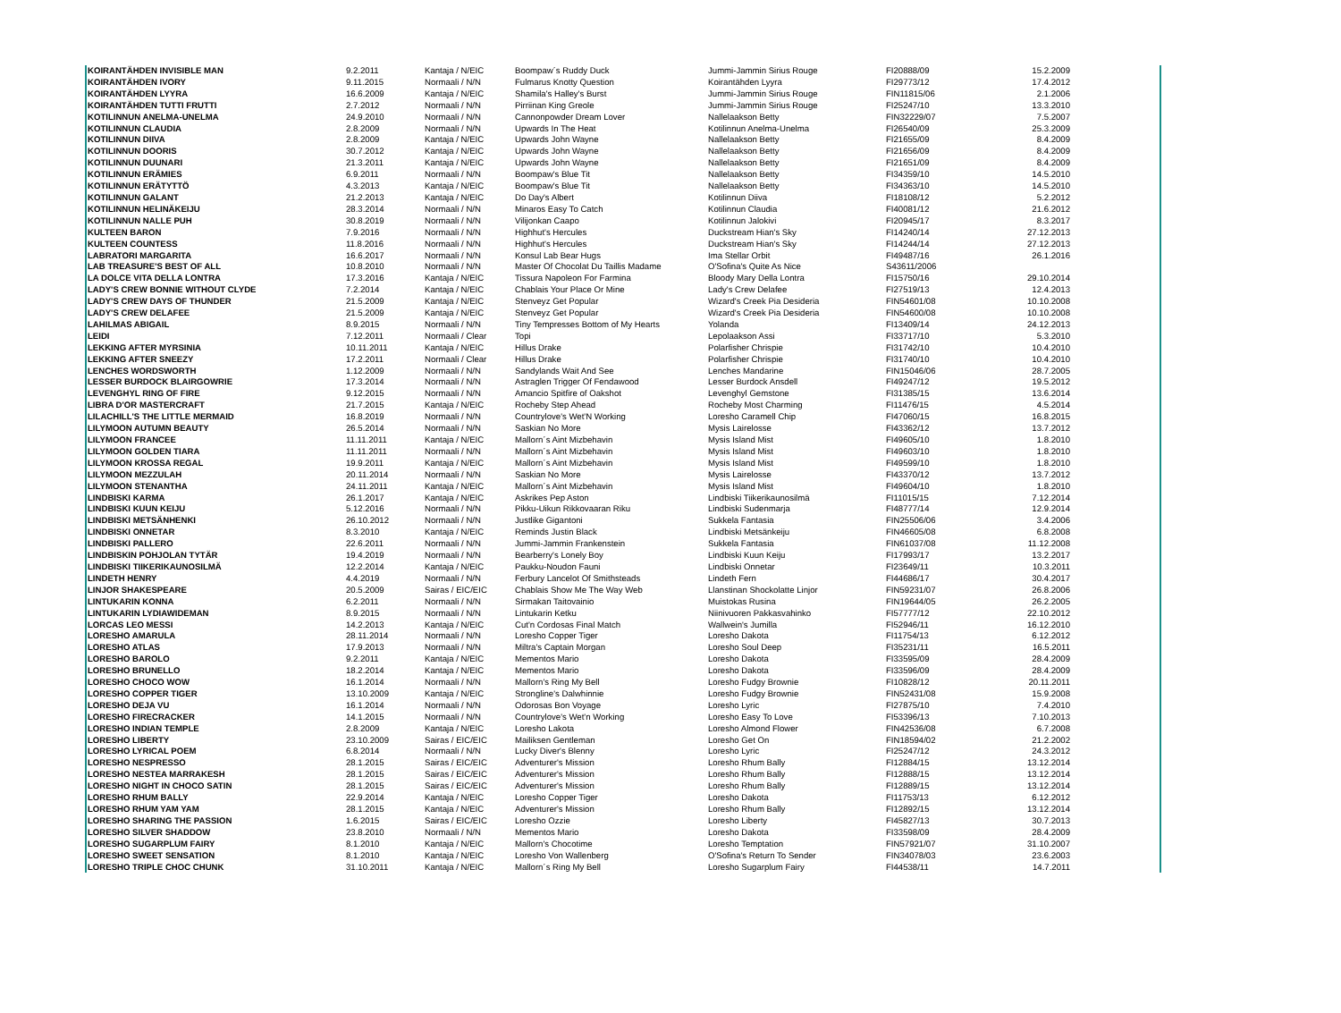| KOIRANTÄHDEN INVISIBLE MAN | 9.2.2011 | Kantaja / N/EIC | Boompaw´s Ruddy Duck | Jummi-Jammin Sirius Rouge | FI20888/09 | 15.2.2009 |
| KOIRANTÄHDEN IVORY | 9.11.2015 | Normaali / N/N | Fulmarus Knotty Question | Koirantähden Lyyra | FI29773/12 | 17.4.2012 |
| KOIRANTÄHDEN LYYRA | 16.6.2009 | Kantaja / N/EIC | Shamila's Halley's Burst | Jummi-Jammin Sirius Rouge | FIN11815/06 | 2.1.2006 |
| KOIRANTÄHDEN TUTTI FRUTTI | 2.7.2012 | Normaali / N/N | Pirriinan King Greole | Jummi-Jammin Sirius Rouge | FI25247/10 | 13.3.2010 |
| KOTILINNUN ANELMA-UNELMA | 24.9.2010 | Normaali / N/N | Cannonpowder Dream Lover | Nallelaakson Betty | FIN32229/07 | 7.5.2007 |
| KOTILINNUN CLAUDIA | 2.8.2009 | Normaali / N/N | Upwards In The Heat | Kotilinnun Anelma-Unelma | FI26540/09 | 25.3.2009 |
| KOTILINNUN DIIVA | 2.8.2009 | Kantaja / N/EIC | Upwards John Wayne | Nallelaakson Betty | FI21655/09 | 8.4.2009 |
| KOTILINNUN DOORIS | 30.7.2012 | Kantaja / N/EIC | Upwards John Wayne | Nallelaakson Betty | FI21656/09 | 8.4.2009 |
| KOTILINNUN DUUNARI | 21.3.2011 | Kantaja / N/EIC | Upwards John Wayne | Nallelaakson Betty | FI21651/09 | 8.4.2009 |
| KOTILINNUN ERÄMIES | 6.9.2011 | Normaali / N/N | Boompaw's Blue Tit | Nallelaakson Betty | FI34359/10 | 14.5.2010 |
| KOTILINNUN ERÄTYTTÖ | 4.3.2013 | Kantaja / N/EIC | Boompaw's Blue Tit | Nallelaakson Betty | FI34363/10 | 14.5.2010 |
| KOTILINNUN GALANT | 21.2.2013 | Kantaja / N/EIC | Do Day's Albert | Kotilinnun Diiva | FI18108/12 | 5.2.2012 |
| KOTILINNUN HELINÄKEIJU | 28.3.2014 | Normaali / N/N | Minaros Easy To Catch | Kotilinnun Claudia | FI40081/12 | 21.6.2012 |
| KOTILINNUN NALLE PUH | 30.8.2019 | Normaali / N/N | Vilijonkan Caapo | Kotilinnun Jalokivi | FI20945/17 | 8.3.2017 |
| KULTEEN BARON | 7.9.2016 | Normaali / N/N | Highhut's Hercules | Duckstream Hian's Sky | FI14240/14 | 27.12.2013 |
| KULTEEN COUNTESS | 11.8.2016 | Normaali / N/N | Highhut's Hercules | Duckstream Hian's Sky | FI14244/14 | 27.12.2013 |
| LABRATORI MARGARITA | 16.6.2017 | Normaali / N/N | Konsul Lab Bear Hugs | Ima Stellar Orbit | FI49487/16 | 26.1.2016 |
| LAB TREASURE'S BEST OF ALL | 10.8.2010 | Normaali / N/N | Master Of Chocolat Du Taillis Madame | O'Sofina's Quite As Nice | S43611/2006 | |
| LA DOLCE VITA DELLA LONTRA | 17.3.2016 | Kantaja / N/EIC | Tissura Napoleon For Farmina | Bloody Mary Della Lontra | FI15750/16 | 29.10.2014 |
| LADY'S CREW BONNIE WITHOUT CLYDE | 7.2.2014 | Kantaja / N/EIC | Chablais Your Place Or Mine | Lady's Crew Delafee | FI27519/13 | 12.4.2013 |
| LADY'S CREW DAYS OF THUNDER | 21.5.2009 | Kantaja / N/EIC | Stenveyz Get Popular | Wizard's Creek Pia Desideria | FIN54601/08 | 10.10.2008 |
| LADY'S CREW DELAFEE | 21.5.2009 | Kantaja / N/EIC | Stenveyz Get Popular | Wizard's Creek Pia Desideria | FIN54600/08 | 10.10.2008 |
| LAHILMAS ABIGAIL | 8.9.2015 | Normaali / N/N | Tiny Tempresses Bottom of My Hearts | Yolanda | FI13409/14 | 24.12.2013 |
| LEIDI | 7.12.2011 | Normaali / Clear | Topi | Lepolaakson Assi | FI33717/10 | 5.3.2010 |
| LEKKING AFTER MYRSINIA | 10.11.2011 | Kantaja / N/EIC | Hillus Drake | Polarfisher Chrispie | FI31742/10 | 10.4.2010 |
| LEKKING AFTER SNEEZY | 17.2.2011 | Normaali / Clear | Hillus Drake | Polarfisher Chrispie | FI31740/10 | 10.4.2010 |
| LENCHES WORDSWORTH | 1.12.2009 | Normaali / N/N | Sandylands Wait And See | Lenches Mandarine | FIN15046/06 | 28.7.2005 |
| LESSER BURDOCK BLAIRGOWRIE | 17.3.2014 | Normaali / N/N | Astraglen Trigger Of Fendawood | Lesser Burdock Ansdell | FI49247/12 | 19.5.2012 |
| LEVENGHYL RING OF FIRE | 9.12.2015 | Normaali / N/N | Amancio Spitfire of Oakshot | Levenghyl Gemstone | FI31385/15 | 13.6.2014 |
| LIBRA D'OR MASTERCRAFT | 21.7.2015 | Kantaja / N/EIC | Rocheby Step Ahead | Rocheby Most Charming | FI11476/15 | 4.5.2014 |
| LILACHILL'S THE LITTLE MERMAID | 16.8.2019 | Normaali / N/N | Countrylove's Wet'N Working | Loresho Caramell Chip | FI47060/15 | 16.8.2015 |
| LILYMOON AUTUMN BEAUTY | 26.5.2014 | Normaali / N/N | Saskian No More | Mysis Lairelosse | FI43362/12 | 13.7.2012 |
| LILYMOON FRANCEE | 11.11.2011 | Kantaja / N/EIC | Mallorn´s Aint Mizbehavin | Mysis Island Mist | FI49605/10 | 1.8.2010 |
| LILYMOON GOLDEN TIARA | 11.11.2011 | Normaali / N/N | Mallorn´s Aint Mizbehavin | Mysis Island Mist | FI49603/10 | 1.8.2010 |
| LILYMOON KROSSA REGAL | 19.9.2011 | Kantaja / N/EIC | Mallorn´s Aint Mizbehavin | Mysis Island Mist | FI49599/10 | 1.8.2010 |
| LILYMOON MEZZULAH | 20.11.2014 | Normaali / N/N | Saskian No More | Mysis Lairelosse | FI43370/12 | 13.7.2012 |
| LILYMOON STENANTHA | 24.11.2011 | Kantaja / N/EIC | Mallorn´s Aint Mizbehavin | Mysis Island Mist | FI49604/10 | 1.8.2010 |
| LINDBISKI KARMA | 26.1.2017 | Kantaja / N/EIC | Askrikes Pep Aston | Lindbiski Tiikerikaunosilmä | FI11015/15 | 7.12.2014 |
| LINDBISKI KUUN KEIJU | 5.12.2016 | Normaali / N/N | Pikku-Uikun Rikkovaaran Riku | Lindbiski Sudenmarja | FI48777/14 | 12.9.2014 |
| LINDBISKI METSÄNHENKI | 26.10.2012 | Normaali / N/N | Justlike Gigantoni | Sukkela Fantasia | FIN25506/06 | 3.4.2006 |
| LINDBISKI ONNETAR | 8.3.2010 | Kantaja / N/EIC | Reminds Justin Black | Lindbiski Metsänkeiju | FIN46605/08 | 6.8.2008 |
| LINDBISKI PALLERO | 22.6.2011 | Normaali / N/N | Jummi-Jammin Frankenstein | Sukkela Fantasia | FIN61037/08 | 11.12.2008 |
| LINDBISKIN POHJOLAN TYTÄR | 19.4.2019 | Normaali / N/N | Bearberry's Lonely Boy | Lindbiski Kuun Keiju | FI17993/17 | 13.2.2017 |
| LINDBISKI TIIKERIKAUNOSILMÄ | 12.2.2014 | Kantaja / N/EIC | Paukku-Noudon Fauni | Lindbiski Onnetar | FI23649/11 | 10.3.2011 |
| LINDETH HENRY | 4.4.2019 | Normaali / N/N | Ferbury Lancelot Of Smithsteads | Lindeth Fern | FI44686/17 | 30.4.2017 |
| LINJOR SHAKESPEARE | 20.5.2009 | Sairas / EIC/EIC | Chablais Show Me The Way Web | Llanstinan Shockolatte Linjor | FIN59231/07 | 26.8.2006 |
| LINTUKARIN KONNA | 6.2.2011 | Normaali / N/N | Sirmakan Taitovainio | Muistokas Rusina | FIN19644/05 | 26.2.2005 |
| LINTUKARIN LYDIAWIDEMAN | 8.9.2015 | Normaali / N/N | Lintukarin Ketku | Niinivuoren Pakkasvahinko | FI57777/12 | 22.10.2012 |
| LORCAS LEO MESSI | 14.2.2013 | Kantaja / N/EIC | Cut'n Cordosas Final Match | Wallwein's Jumilla | FI52946/11 | 16.12.2010 |
| LORESHO AMARULA | 28.11.2014 | Normaali / N/N | Loresho Copper Tiger | Loresho Dakota | FI11754/13 | 6.12.2012 |
| LORESHO ATLAS | 17.9.2013 | Normaali / N/N | Miltra's Captain Morgan | Loresho Soul Deep | FI35231/11 | 16.5.2011 |
| LORESHO BAROLO | 9.2.2011 | Kantaja / N/EIC | Mementos Mario | Loresho Dakota | FI33595/09 | 28.4.2009 |
| LORESHO BRUNELLO | 18.2.2014 | Kantaja / N/EIC | Mementos Mario | Loresho Dakota | FI33596/09 | 28.4.2009 |
| LORESHO CHOCO WOW | 16.1.2014 | Normaali / N/N | Mallorn's Ring My Bell | Loresho Fudgy Brownie | FI10828/12 | 20.11.2011 |
| LORESHO COPPER TIGER | 13.10.2009 | Kantaja / N/EIC | Strongline's Dalwhinnie | Loresho Fudgy Brownie | FIN52431/08 | 15.9.2008 |
| LORESHO DEJA VU | 16.1.2014 | Normaali / N/N | Odorosas Bon Voyage | Loresho Lyric | FI27875/10 | 7.4.2010 |
| LORESHO FIRECRACKER | 14.1.2015 | Normaali / N/N | Countrylove's Wet'n Working | Loresho Easy To Love | FI53396/13 | 7.10.2013 |
| LORESHO INDIAN TEMPLE | 2.8.2009 | Kantaja / N/EIC | Loresho Lakota | Loresho Almond Flower | FIN42536/08 | 6.7.2008 |
| LORESHO LIBERTY | 23.10.2009 | Sairas / EIC/EIC | Mailiksen Gentleman | Loresho Get On | FIN18594/02 | 21.2.2002 |
| LORESHO LYRICAL POEM | 6.8.2014 | Normaali / N/N | Lucky Diver's Blenny | Loresho Lyric | FI25247/12 | 24.3.2012 |
| LORESHO NESPRESSO | 28.1.2015 | Sairas / EIC/EIC | Adventurer's Mission | Loresho Rhum Bally | FI12884/15 | 13.12.2014 |
| LORESHO NESTEA MARRAKESH | 28.1.2015 | Sairas / EIC/EIC | Adventurer's Mission | Loresho Rhum Bally | FI12888/15 | 13.12.2014 |
| LORESHO NIGHT IN CHOCO SATIN | 28.1.2015 | Sairas / EIC/EIC | Adventurer's Mission | Loresho Rhum Bally | FI12889/15 | 13.12.2014 |
| LORESHO RHUM BALLY | 22.9.2014 | Kantaja / N/EIC | Loresho Copper Tiger | Loresho Dakota | FI11753/13 | 6.12.2012 |
| LORESHO RHUM YAM YAM | 28.1.2015 | Kantaja / N/EIC | Adventurer's Mission | Loresho Rhum Bally | FI12892/15 | 13.12.2014 |
| LORESHO SHARING THE PASSION | 1.6.2015 | Sairas / EIC/EIC | Loresho Ozzie | Loresho Liberty | FI45827/13 | 30.7.2013 |
| LORESHO SILVER SHADDOW | 23.8.2010 | Normaali / N/N | Mementos Mario | Loresho Dakota | FI33598/09 | 28.4.2009 |
| LORESHO SUGARPLUM FAIRY | 8.1.2010 | Kantaja / N/EIC | Mallorn's Chocotime | Loresho Temptation | FIN57921/07 | 31.10.2007 |
| LORESHO SWEET SENSATION | 8.1.2010 | Kantaja / N/EIC | Loresho Von Wallenberg | O'Sofina's Return To Sender | FIN34078/03 | 23.6.2003 |
| LORESHO TRIPLE CHOC CHUNK | 31.10.2011 | Kantaja / N/EIC | Mallorn´s Ring My Bell | Loresho Sugarplum Fairy | FI44538/11 | 14.7.2011 |